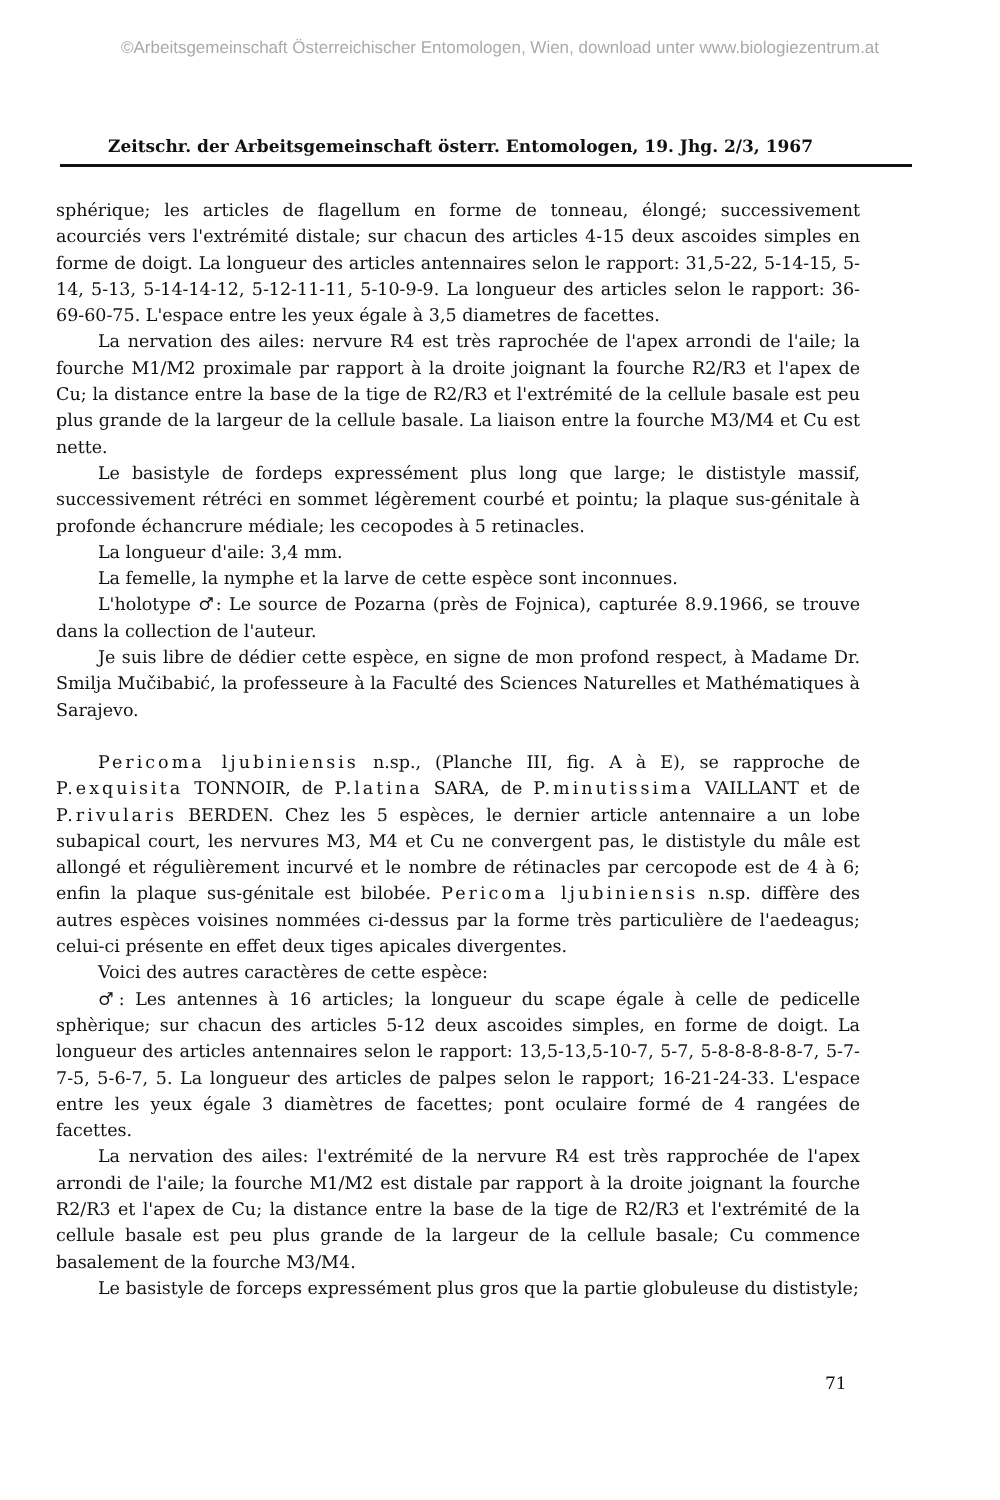©Arbeitsgemeinschaft Österreichischer Entomologen, Wien, download unter www.biologiezentrum.at
Zeitschr. der Arbeitsgemeinschaft österr. Entomologen, 19. Jhg. 2/3, 1967
sphérique; les articles de flagellum en forme de tonneau, élongé; successivement acourciés vers l'extrémité distale; sur chacun des articles 4-15 deux ascoides simples en forme de doigt. La longueur des articles antennaires selon le rapport: 31,5-22, 5-14-15, 5-14, 5-13, 5-14-14-12, 5-12-11-11, 5-10-9-9. La longueur des articles selon le rapport: 36-69-60-75. L'espace entre les yeux égale à 3,5 diametres de facettes.
La nervation des ailes: nervure R4 est très raprochée de l'apex arrondi de l'aile; la fourche M1/M2 proximale par rapport à la droite joignant la fourche R2/R3 et l'apex de Cu; la distance entre la base de la tige de R2/R3 et l'extrémité de la cellule basale est peu plus grande de la largeur de la cellule basale. La liaison entre la fourche M3/M4 et Cu est nette.
Le basistyle de fordeps expressément plus long que large; le dististyle massif, successivement rétréci en sommet légèrement courbé et pointu; la plaque sus-génitale à profonde échancrure médiale; les cecopodes à 5 retinacles.
La longueur d'aile: 3,4 mm.
La femelle, la nymphe et la larve de cette espèce sont inconnues.
L'holotype ♂: Le source de Pozarna (près de Fojnica), capturée 8.9.1966, se trouve dans la collection de l'auteur.
Je suis libre de dédier cette espèce, en signe de mon profond respect, à Madame Dr. Smilja Mučibabić, la professeure à la Faculté des Sciences Naturelles et Mathématiques à Sarajevo.
Pericoma ljubiniensis n.sp., (Planche III, fig. A à E), se rapproche de P.exquisita TONNOIR, de P.latina SARA, de P.minutissima VAILLANT et de P.rivularis BERDEN. Chez les 5 espèces, le dernier article antennaire a un lobe subapical court, les nervures M3, M4 et Cu ne convergent pas, le dististyle du mâle est allongé et régulièrement incurvé et le nombre de rétinacles par cercopode est de 4 à 6; enfin la plaque sus-génitale est bilobée. Pericoma ljubiniensis n.sp. diffère des autres espèces voisines nommées ci-dessus par la forme très particulière de l'aedeagus; celui-ci présente en effet deux tiges apicales divergentes.
Voici des autres caractères de cette espèce:
♂: Les antennes à 16 articles; la longueur du scape égale à celle de pedicelle sphèrique; sur chacun des articles 5-12 deux ascoides simples, en forme de doigt. La longueur des articles antennaires selon le rapport: 13,5-13,5-10-7, 5-7, 5-8-8-8-8-8-7, 5-7-7-5, 5-6-7, 5. La longueur des articles de palpes selon le rapport; 16-21-24-33. L'espace entre les yeux égale 3 diamètres de facettes; pont oculaire formé de 4 rangées de facettes.
La nervation des ailes: l'extrémité de la nervure R4 est très rapprochée de l'apex arrondi de l'aile; la fourche M1/M2 est distale par rapport à la droite joignant la fourche R2/R3 et l'apex de Cu; la distance entre la base de la tige de R2/R3 et l'extrémité de la cellule basale est peu plus grande de la largeur de la cellule basale; Cu commence basalement de la fourche M3/M4.
Le basistyle de forceps expressément plus gros que la partie globuleuse du dististyle;
71